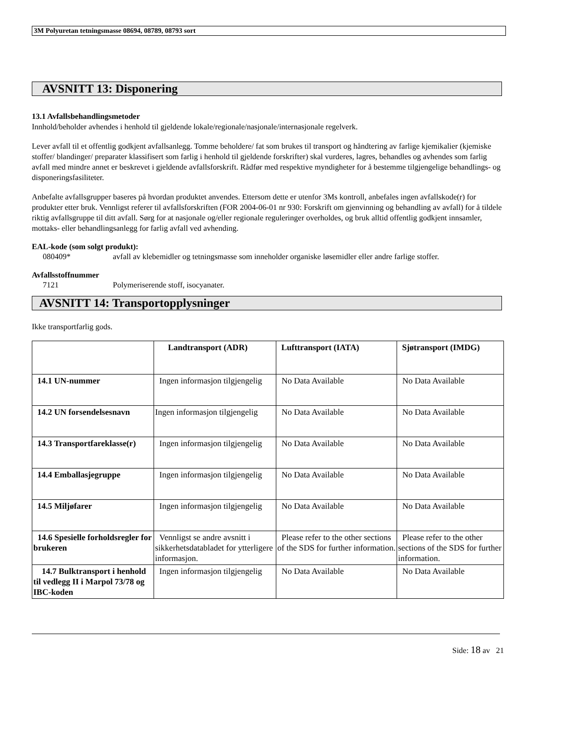3M Polyuretan tetningsmasse 08694, 08789, 08793 sort
AVSNITT 13: Disponering
13.1 Avfallsbehandlingsmetoder
Innhold/beholder avhendes i henhold til gjeldende lokale/regionale/nasjonale/internasjonale regelverk.
Lever avfall til et offentlig godkjent avfallsanlegg. Tomme beholdere/ fat som brukes til transport og håndtering av farlige kjemikalier (kjemiske stoffer/ blandinger/ preparater klassifisert som farlig i henhold til gjeldende forskrifter) skal vurderes, lagres, behandles og avhendes som farlig avfall med mindre annet er beskrevet i gjeldende avfallsforskrift. Rådfør med respektive myndigheter for å bestemme tilgjengelige behandlings- og disponeringsfasiliteter.
Anbefalte avfallsgrupper baseres på hvordan produktet anvendes. Ettersom dette er utenfor 3Ms kontroll, anbefales ingen avfallskode(r) for produkter etter bruk. Vennligst referer til avfallsforskriften (FOR 2004-06-01 nr 930: Forskrift om gjenvinning og behandling av avfall) for å tildele riktig avfallsgruppe til ditt avfall. Sørg for at nasjonale og/eller regionale reguleringer overholdes, og bruk alltid offentlig godkjent innsamler, mottaks- eller behandlingsanlegg for farlig avfall ved avhending.
EAL-kode (som solgt produkt):
080409* avfall av klebemidler og tetningsmasse som inneholder organiske løsemidler eller andre farlige stoffer.
Avfallsstoffnummer
7121 Polymeriserende stoff, isocyanater.
AVSNITT 14: Transportopplysninger
Ikke transportfarlig gods.
| | Landtransport (ADR) | Lufttransport (IATA) | Sjøtransport (IMDG) |
| --- | --- | --- | --- |
| 14.1 UN-nummer | Ingen informasjon tilgjengelig | No Data Available | No Data Available |
| 14.2 UN forsendelsesnavn | Ingen informasjon tilgjengelig | No Data Available | No Data Available |
| 14.3 Transportfareklasse(r) | Ingen informasjon tilgjengelig | No Data Available | No Data Available |
| 14.4 Emballasjegruppe | Ingen informasjon tilgjengelig | No Data Available | No Data Available |
| 14.5 Miljøfarer | Ingen informasjon tilgjengelig | No Data Available | No Data Available |
| 14.6 Spesielle forholdsregler for brukeren | Vennligst se andre avsnitt i sikkerhetsdatabladet for ytterligere informasjon. | Please refer to the other sections of the SDS for further information. | Please refer to the other sections of the SDS for further information. |
| 14.7 Bulktransport i henhold til vedlegg II i Marpol 73/78 og IBC-koden | Ingen informasjon tilgjengelig | No Data Available | No Data Available |
Side: 18 av 21